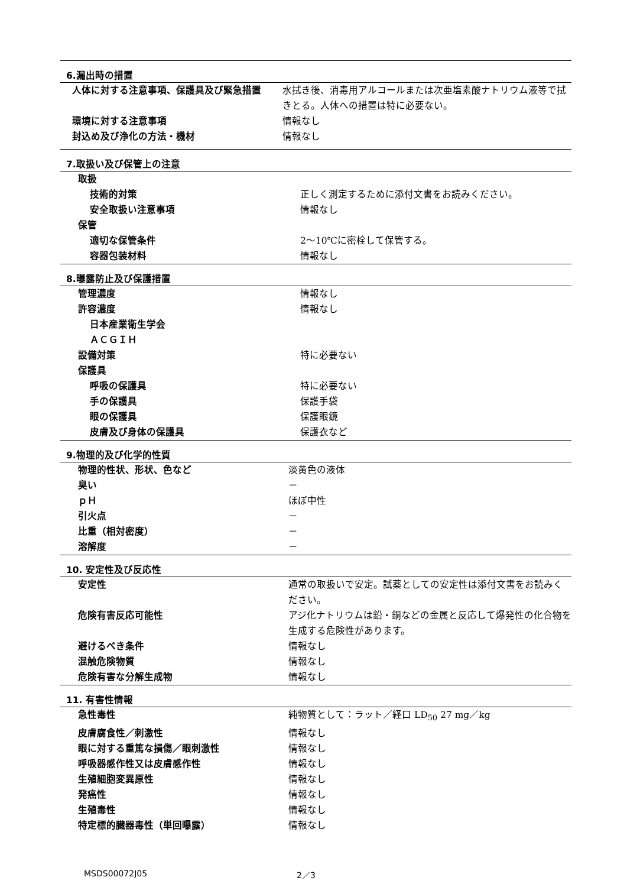6.漏出時の措置
| 人体に対する注意事項、保護具及び緊急措置 | 水拭き後、消毒用アルコールまたは次亜塩素酸ナトリウム液等で拭きとる。人体への措置は特に必要ない。 |
| 環境に対する注意事項 | 情報なし |
| 封込め及び浄化の方法・機材 | 情報なし |
7.取扱い及び保管上の注意
| 取扱 | |
| 技術的対策 | 正しく測定するために添付文書をお読みください。 |
| 安全取扱い注意事項 | 情報なし |
| 保管 | |
| 適切な保管条件 | 2～10℃に密栓して保管する。 |
| 容器包装材料 | 情報なし |
8.曝露防止及び保護措置
| 管理濃度 | 情報なし |
| 許容濃度 | 情報なし |
| 日本産業衛生学会 | |
| ＡＣＧＩＨ | |
| 設備対策 | 特に必要ない |
| 保護具 | |
| 呼吸の保護具 | 特に必要ない |
| 手の保護具 | 保護手袋 |
| 眼の保護具 | 保護眼鏡 |
| 皮膚及び身体の保護具 | 保護衣など |
9.物理的及び化学的性質
| 物理的性状、形状、色など | 淡黄色の液体 |
| 臭い | － |
| ｐＨ | ほぼ中性 |
| 引火点 | － |
| 比重（相対密度） | － |
| 溶解度 | － |
10. 安定性及び反応性
| 安定性 | 通常の取扱いで安定。試薬としての安定性は添付文書をお読みください。 |
| 危険有害反応可能性 | アジ化ナトリウムは鉛・銅などの金属と反応して爆発性の化合物を生成する危険性があります。 |
| 避けるべき条件 | 情報なし |
| 混触危険物質 | 情報なし |
| 危険有害な分解生成物 | 情報なし |
11. 有害性情報
| 急性毒性 | 純物質として：ラット／経口 LD<sub>50</sub> 27 mg／kg |
| 皮膚腐食性／刺激性 | 情報なし |
| 眼に対する重篤な損傷／眼刺激性 | 情報なし |
| 呼吸器感作性又は皮膚感作性 | 情報なし |
| 生殖細胞変異原性 | 情報なし |
| 発癌性 | 情報なし |
| 生殖毒性 | 情報なし |
| 特定標的臓器毒性（単回曝露） | 情報なし |
MSDS00072J05 2／3